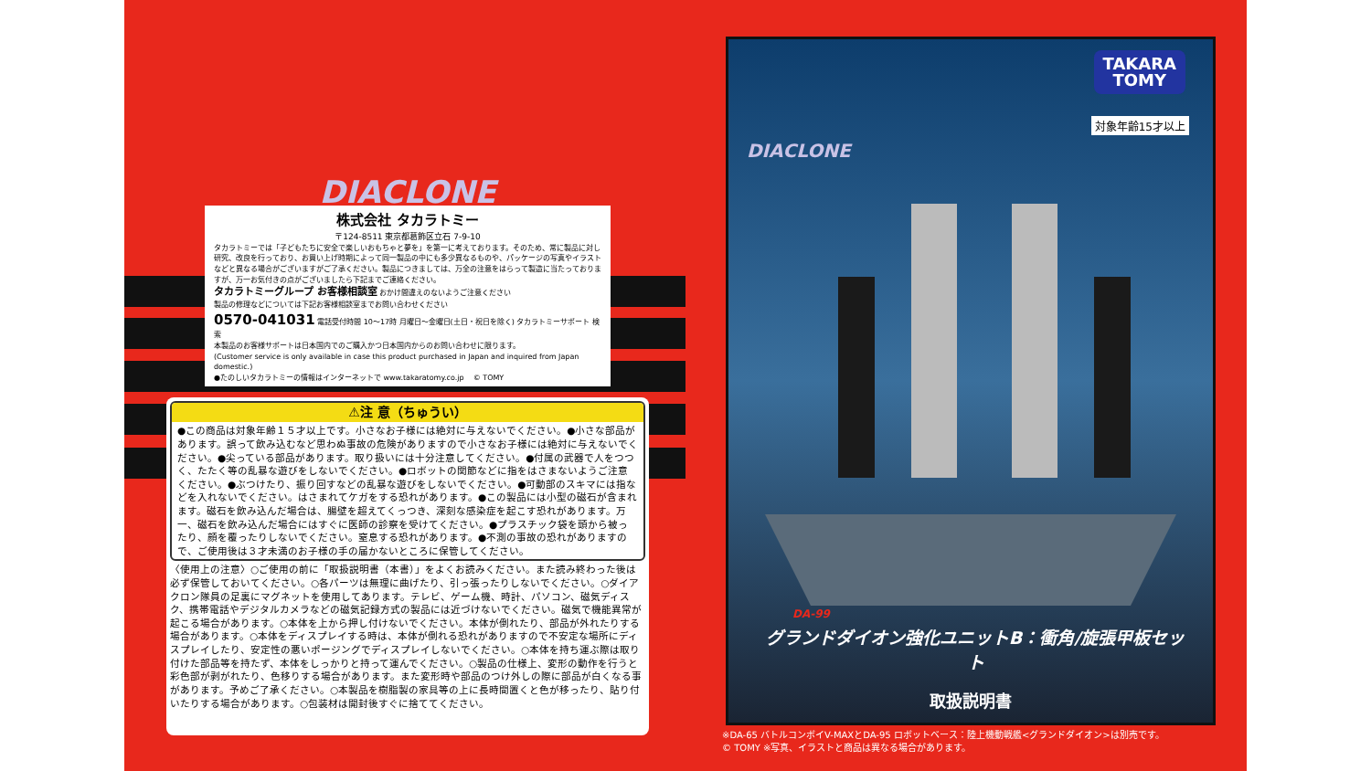DIACLONE
株式会社 タカラトミー
〒124-8511 東京都葛飾区立石 7-9-10
タカラトミーでは「子どもたちに安全で楽しいおもちゃと夢を」を第一に考えております。そのため、常に製品に対し研究、改良を行っており、お買い上げ時期によって同一製品の中にも多少異なるものや、パッケージの写真やイラストなどと異なる場合がございますがご了承ください。製品につきましては、万全の注意をはらって製造に当たっておりますが、万一お気付きの点がございましたら下記までご連絡ください。
タカラトミーグループ お客様相談室 おかけ間違えのないようご注意ください
製品の修理などについては下記お客様相談室までお問い合わせください
0570-041031 電話受付時間 10～17時 月曜日～金曜日(土日・祝日を除く) タカラトミーサポート 検索
本製品のお客様サポートは日本国内でのご購入かつ日本国内からのお問い合わせに限ります。
(Customer service is only available in case this product purchased in Japan and inquired from Japan domestic.)
●たのしいタカラトミーの情報はインターネットで www.takaratomy.co.jp © TOMY
⚠注 意（ちゅうい）
●この商品は対象年齢１５才以上です。小さなお子様には絶対に与えないでください。●小さな部品があります。誤って飲み込むなど思わぬ事故の危険がありますので小さなお子様には絶対に与えないでください。●尖っている部品があります。取り扱いには十分注意してください。●付属の武器で人をつつく、たたく等の乱暴な遊びをしないでください。●ロボットの関節などに指をはさまないようご注意ください。●ぶつけたり、振り回すなどの乱暴な遊びをしないでください。●可動部のスキマには指などを入れないでください。はさまれてケガをする恐れがあります。●この製品には小型の磁石が含まれます。磁石を飲み込んだ場合は、腸壁を超えてくっつき、深刻な感染症を起こす恐れがあります。万一、磁石を飲み込んだ場合にはすぐに医師の診察を受けてください。●プラスチック袋を頭から被ったり、顔を覆ったりしないでください。窒息する恐れがあります。●不測の事故の恐れがありますので、ご使用後は３才未満のお子様の手の届かないところに保管してください。
〈使用上の注意〉○ご使用の前に「取扱説明書（本書）」をよくお読みください。また読み終わった後は必ず保管しておいてください。○各パーツは無理に曲げたり、引っ張ったりしないでください。○ダイアクロン隊員の足裏にマグネットを使用してあります。テレビ、ゲーム機、時計、パソコン、磁気ディスク、携帯電話やデジタルカメラなどの磁気記録方式の製品には近づけないでください。磁気で機能異常が起こる場合があります。○本体を上から押し付けないでください。本体が倒れたり、部品が外れたりする場合があります。○本体をディスプレイする時は、本体が倒れる恐れがありますので不安定な場所にディスプレイしたり、安定性の悪いポージングでディスプレイしないでください。○本体を持ち運ぶ際は取り付けた部品等を持たず、本体をしっかりと持って運んでください。○製品の仕様上、変形の動作を行うと彩色部が剥がれたり、色移りする場合があります。また変形時や部品のつけ外しの際に部品が白くなる事があります。予めご了承ください。○本製品を樹脂製の家具等の上に長時間置くと色が移ったり、貼り付いたりする場合があります。○包装材は開封後すぐに捨ててください。
DIACLONE
TAKARA
TOMY
対象年齢15才以上
DA-99
グランドダイオン強化ユニットB：衝角/旋張甲板セット
取扱説明書
※DA-65 バトルコンボイV-MAXとDA-95 ロボットベース：陸上機動戦艦<グランドダイオン>は別売です。
© TOMY ※写真、イラストと商品は異なる場合があります。